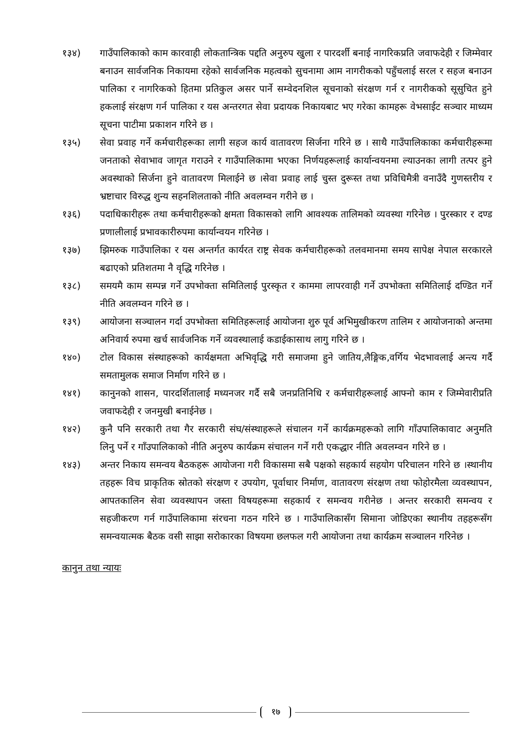१३४) गाउँपालिकाको काम कारवाही लोकतान्त्रिक पद्दति अनुरुप खुला र पारदर्शी बनाई नागरिकप्रति जवाफदेही र जिम्मेवार बनाउन सार्वजनिक निकायमा रहेको सार्वजनिक महत्वको सुचनामा आम नागरीकको पहुँचलाई सरल र सहज बनाउन पालिका र नागरिकको हितमा प्रतिकुल असर पार्ने सम्वेदनशिल सूचनाको संरक्षण गर्न र नागरीकको सूसुचित हुने हकलाई संरक्षण गर्न पालिका र यस अन्तरगत सेवा प्रदायक निकायबाट भए गरेका कामहरू वेभसाईट सञ्चार माध्यम सूचना पाटीमा प्रकाशन गरिने छ ।
१३५) सेवा प्रवाह गर्ने कर्मचारीहरूका लागी सहज कार्य वातावरण सिर्जना गरिने छ । साथै गाउँपालिकाका कर्मचारीहरूमा जनताको सेवाभाव जागृत गराउने र गाउँपालिकामा भएका निर्णयहरूलाई कार्यान्वयनमा ल्याउनका लागी तत्पर हुने अवस्थाको सिर्जना हुने वातावरण मिलाईने छ ।सेवा प्रवाह लाई चुस्त दुरूस्त तथा प्रविधिमैत्री वनाउँदै गुणस्तरीय र भ्रष्टाचार विरुद्ध शुन्य सहनशिलताको नीति अवलम्वन गरीने छ ।
१३६) पदाधिकारीहरू तथा कर्मचारीहरूको क्षमता विकासको लागि आवश्यक तालिमको व्यवस्था गरिनेछ । पुरस्कार र दण्ड प्रणालीलाई प्रभावकारीरुपमा कार्यान्वयन गरिनेछ ।
१३७) झिमरुक गाउँपालिका र यस अन्तर्गत कार्यरत राष्ट्र सेवक कर्मचारीहरूको तलवमानमा समय सापेक्ष नेपाल सरकारले बढाएको प्रतिशतमा नै वृद्धि गरिनेछ ।
१३८) समयमै काम सम्पन्न गर्ने उपभोक्ता समितिलाई पुरस्कृत र काममा लापरवाही गर्ने उपभोक्ता समितिलाई दण्डित गर्ने नीति अवलम्वन गरिने छ ।
१३९) आयोजना सञ्चालन गर्दा उपभोक्ता समितिहरूलाई आयोजना शुरु पूर्व अभिमुखीकरण तालिम र आयोजनाको अन्तमा अनिवार्य रुपमा खर्च सार्वजनिक गर्ने व्यवस्थालाई कडाईकासाथ लागु गरिने छ ।
१४०) टोल विकास संस्थाहरूको कार्यक्षमता अभिवृद्धि गरी समाजमा हुने जातिय,लैङ्गिक,वर्गिय भेदभावलाई अन्त्य गर्दै समतामुलक समाज निर्माण गरिने छ ।
१४१) कानुनको शासन, पारदर्शितालाई मध्यनजर गर्दै सबै जनप्रतिनिधि र कर्मचारीहरूलाई आफ्नो काम र जिम्मेवारीप्रति जवाफदेही र जनमुखी बनाईनेछ ।
१४२) कुनै पनि सरकारी तथा गैर सरकारी संघ/संस्थाहरूले संचालन गर्ने कार्यक्रमहरूको लागि गाँउपालिकावाट अनुमति लिनु पर्ने र गाँउपालिकाको नीति अनुरुप कार्यक्रम संचालन गर्ने गरी एकद्धार नीति अवलम्वन गरिने छ ।
१४३) अन्तर निकाय समन्वय बैठकहरू आयोजना गरी विकासमा सबै पक्षको सहकार्य सहयोग परिचालन गरिने छ ।स्थानीय तहहरू विच प्राकृतिक स्रोतको संरक्षण र उपयोग, पूर्वाधार निर्माण, वातावरण संरक्षण तथा फोहोरमैला व्यवस्थापन, आपतकालिन सेवा व्यवस्थापन जस्ता विषयहरूमा सहकार्य र समन्वय गरीनेछ । अन्तर सरकारी समन्वय र सहजीकरण गर्न गाउँपालिकामा संरचना गठन गरिने छ । गाउँपालिकासँग सिमाना जोडिएका स्थानीय तहहरूसँग समन्वयात्मक बैठक वसी साझा सरोकारका विषयमा छलफल गरी आयोजना तथा कार्यक्रम सञ्चालन गरिनेछ ।
कानुन तथा न्यायः
१७